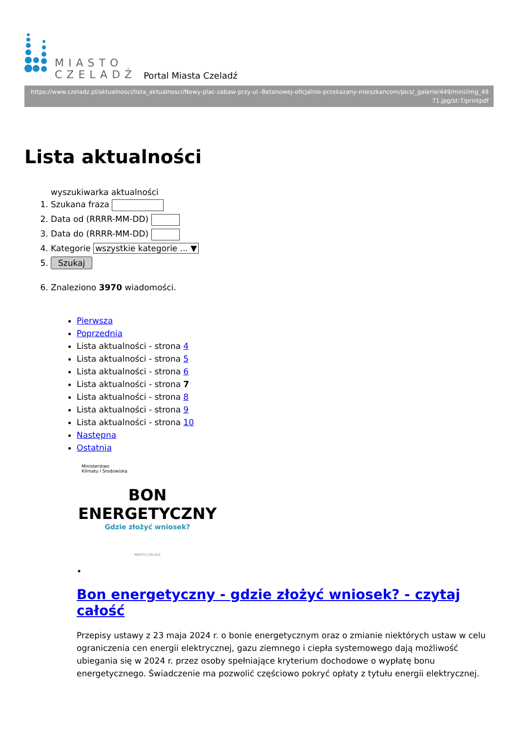MIASTO
CZELADŹ
Portal Miasta Czeladź
https://www.czeladz.pl/aktualnosci/lista_aktualnosci/Nowy-plac-zabaw-przy-ul.-Betonowej-oficjalnie-przekazany-mieszkancom/pics/_galerie/449/mini/img_4971.jpg/st:7/printpdf
Lista aktualności
wyszukiwarka aktualności
1. Szukana fraza
2. Data od (RRRR-MM-DD)
3. Data do (RRRR-MM-DD)
4. Kategorie wszystkie kategorie ... ▼
5. Szukaj
6. Znaleziono 3970 wiadomości.
Pierwsza
Poprzednia
Lista aktualności - strona 4
Lista aktualności - strona 5
Lista aktualności - strona 6
Lista aktualności - strona 7
Lista aktualności - strona 8
Lista aktualności - strona 9
Lista aktualności - strona 10
Następna
Ostatnia
Ministerstwo
Klimatu i Środowiska
BON ENERGETYCZNY
Gdzie złożyć wniosek?
MIASTO CZELADŹ
•
Bon energetyczny - gdzie złożyć wniosek? - czytaj całość
Przepisy ustawy z 23 maja 2024 r. o bonie energetycznym oraz o zmianie niektórych ustaw w celu ograniczenia cen energii elektrycznej, gazu ziemnego i ciepła systemowego dają możliwość ubiegania się w 2024 r. przez osoby spełniające kryterium dochodowe o wypłatę bonu energetycznego. Świadczenie ma pozwolić częściowo pokryć opłaty z tytułu energii elektrycznej.